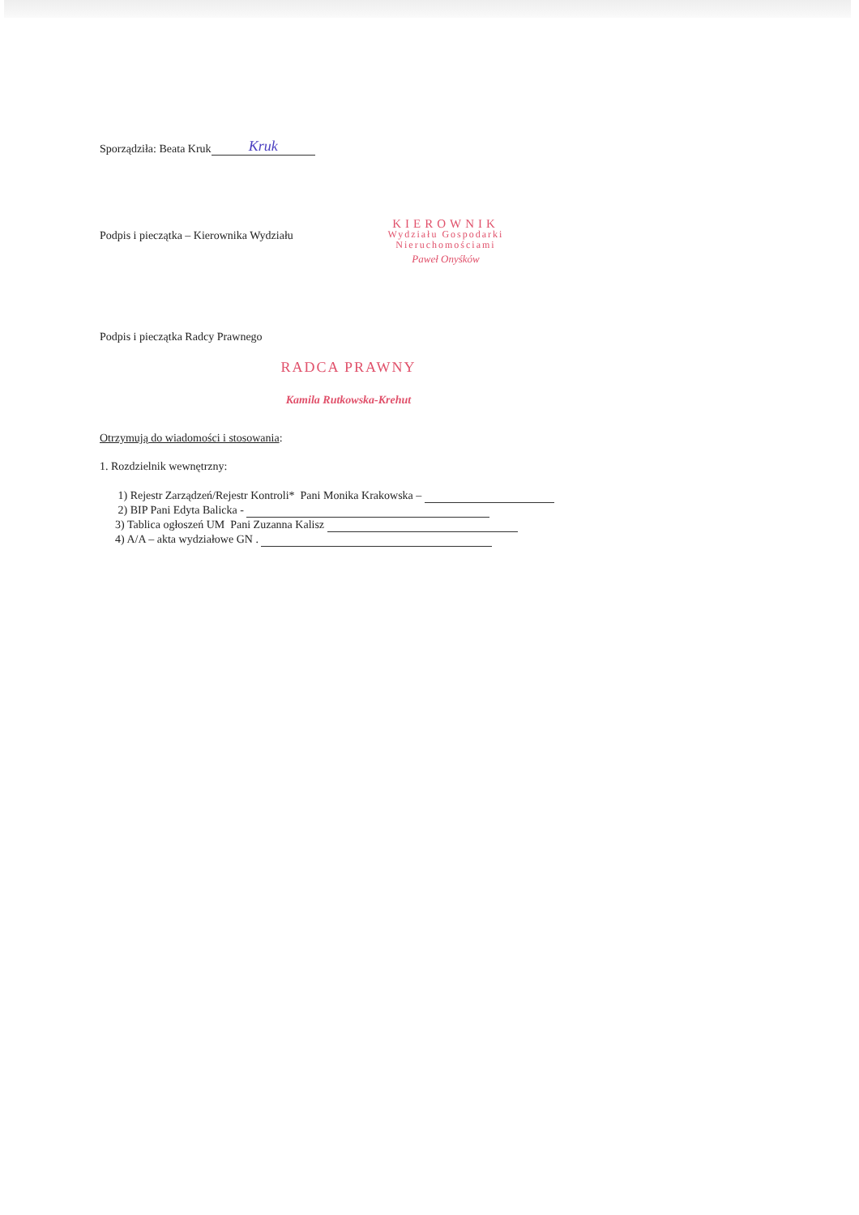Sporządziła: Beata Kruk Kruk
Podpis i pieczątka – Kierownika Wydziału
KIEROWNIK
Wydziału Gospodarki
Nieruchomościami
Paweł Onyśków
Podpis i pieczątka Radcy Prawnego
RADCA PRAWNY
Kamila Rutkowska-Krehut
Otrzymują do wiadomości i stosowania:
1. Rozdzielnik wewnętrzny:
1) Rejestr Zarządzeń/Rejestr Kontroli* Pani Monika Krakowska –
2) BIP Pani Edyta Balicka -
3) Tablica ogłoszeń UM Pani Zuzanna Kalisz
4) A/A – akta wydziałowe GN .